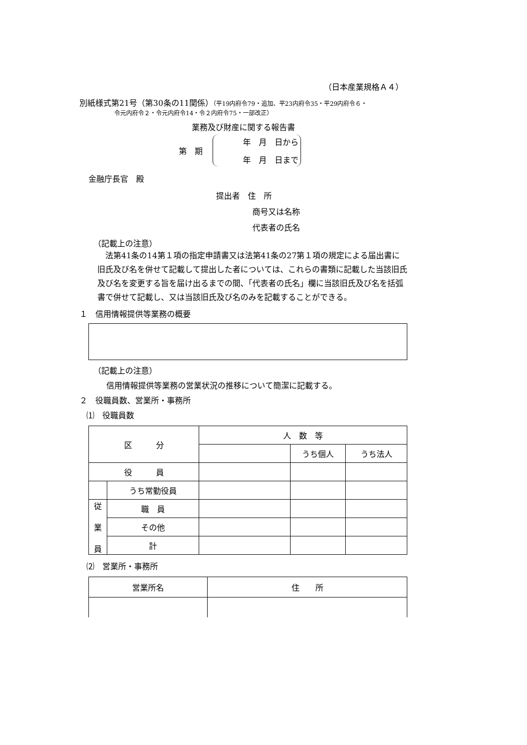（日本産業規格Ａ４）
別紙様式第21号（第30条の11関係）（平19内府令79・追加、平23内府令35・平29内府令６・
令元内府令２・令元内府令14・令２内府令75・一部改正）
業務及び財産に関する報告書
第　期
年　月　日から
年　月　日まで
金融庁長官　殿
提出者　住　所
商号又は名称
代表者の氏名
（記載上の注意）
法第41条の14第１項の指定申請書又は法第41条の27第１項の規定による届出書に旧氏及び名を併せて記載して提出した者については、これらの書類に記載した当該旧氏及び名を変更する旨を届け出るまでの間、「代表者の氏名」欄に当該旧氏及び名を括弧書で併せて記載し、又は当該旧氏及び名のみを記載することができる。
１　信用情報提供等業務の概要
（記載上の注意）
信用情報提供等業務の営業状況の推移について簡潔に記載する。
２　役職員数、営業所・事務所
⑴　役職員数
| 区 分 | | 人 数 等 | | |
| --- | --- | --- | --- | --- |
| | | | うち個人 | うち法人 |
| 役 員 | | | | |
| | うち常勤役員 | | | |
| 従 業 員 | 職 員 | | | |
| | その他 | | | |
| | 計 | | | |
⑵　営業所・事務所
| 営業所名 | 住 所 |
| --- | --- |